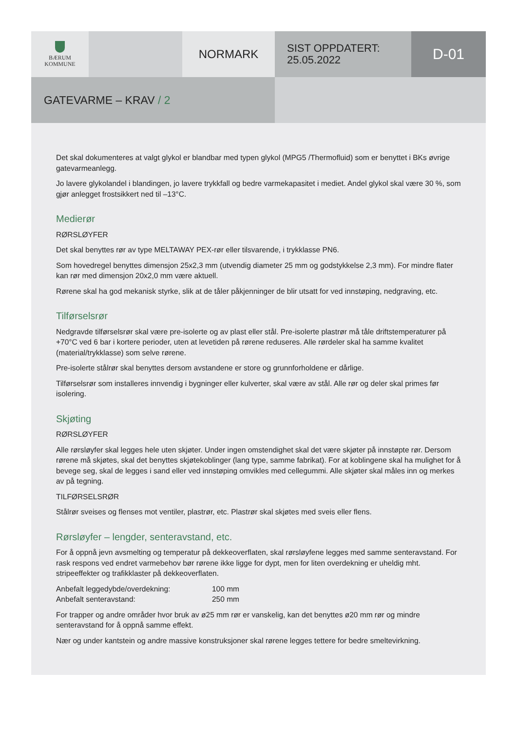BÆRUM
KOMMUNE
NORMARK
SIST OPPDATERT:
25.05.2022
D-01
GATEVARME – KRAV / 2
Det skal dokumenteres at valgt glykol er blandbar med typen glykol (MPG5 /Thermofluid) som er benyttet i BKs øvrige gatevarmeanlegg.
Jo lavere glykolandel i blandingen, jo lavere trykkfall og bedre varmekapasitet i mediet. Andel glykol skal være 30 %, som gjør anlegget frostsikkert ned til –13°C.
Medierør
RØRSLØYFER
Det skal benyttes rør av type MELTAWAY PEX-rør eller tilsvarende, i trykklasse PN6.
Som hovedregel benyttes dimensjon 25x2,3 mm (utvendig diameter 25 mm og godstykkelse 2,3 mm). For mindre flater kan rør med dimensjon 20x2,0 mm være aktuell.
Rørene skal ha god mekanisk styrke, slik at de tåler påkjenninger de blir utsatt for ved innstøping, nedgraving, etc.
Tilførselsrør
Nedgravde tilførselsrør skal være pre-isolerte og av plast eller stål. Pre-isolerte plastrør må tåle driftstemperaturer på +70°C ved 6 bar i kortere perioder, uten at levetiden på rørene reduseres. Alle rørdeler skal ha samme kvalitet (material/trykklasse) som selve rørene.
Pre-isolerte stålrør skal benyttes dersom avstandene er store og grunnforholdene er dårlige.
Tilførselsrør som installeres innvendig i bygninger eller kulverter, skal være av stål. Alle rør og deler skal primes før isolering.
Skjøting
RØRSLØYFER
Alle rørsløyfer skal legges hele uten skjøter. Under ingen omstendighet skal det være skjøter på innstøpte rør. Dersom rørene må skjøtes, skal det benyttes skjøtekoblinger (lang type, samme fabrikat). For at koblingene skal ha mulighet for å bevege seg, skal de legges i sand eller ved innstøping omvikles med cellegummi. Alle skjøter skal måles inn og merkes av på tegning.
TILFØRSELSRØR
Stålrør sveises og flenses mot ventiler, plastrør, etc. Plastrør skal skjøtes med sveis eller flens.
Rørsløyfer – lengder, senteravstand, etc.
For å oppnå jevn avsmelting og temperatur på dekkeoverflaten, skal rørsløyfene legges med samme senteravstand. For rask respons ved endret varmebehov bør rørene ikke ligge for dypt, men for liten overdekning er uheldig mht. stripeeffekter og trafikklaster på dekkeoverflaten.
Anbefalt leggedybde/overdekning: 100 mm
Anbefalt senteravstand: 250 mm
For trapper og andre områder hvor bruk av ø25 mm rør er vanskelig, kan det benyttes ø20 mm rør og mindre senteravstand for å oppnå samme effekt.
Nær og under kantstein og andre massive konstruksjoner skal rørene legges tettere for bedre smeltevirkning.